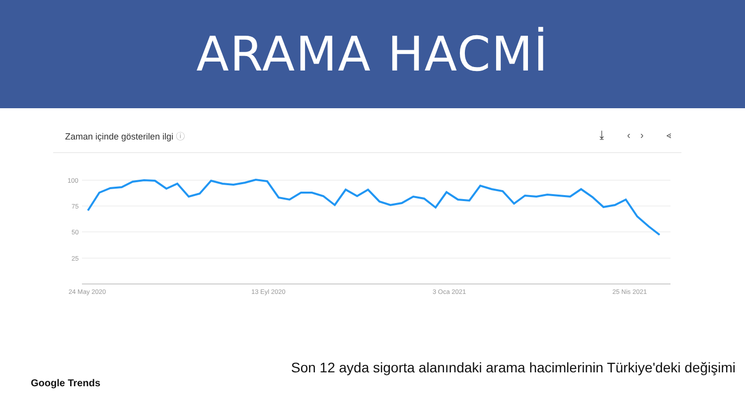ARAMA HACMİ
Zaman içinde gösterilen ilgi ⓘ ⤓ ‹› ⋖
100
75
50
25
24 May 2020
13 Eyl 2020
3 Oca 2021
25 Nis 2021
Son 12 ayda sigorta alanındaki arama hacimlerinin Türkiye'deki değişimi
Google Trends